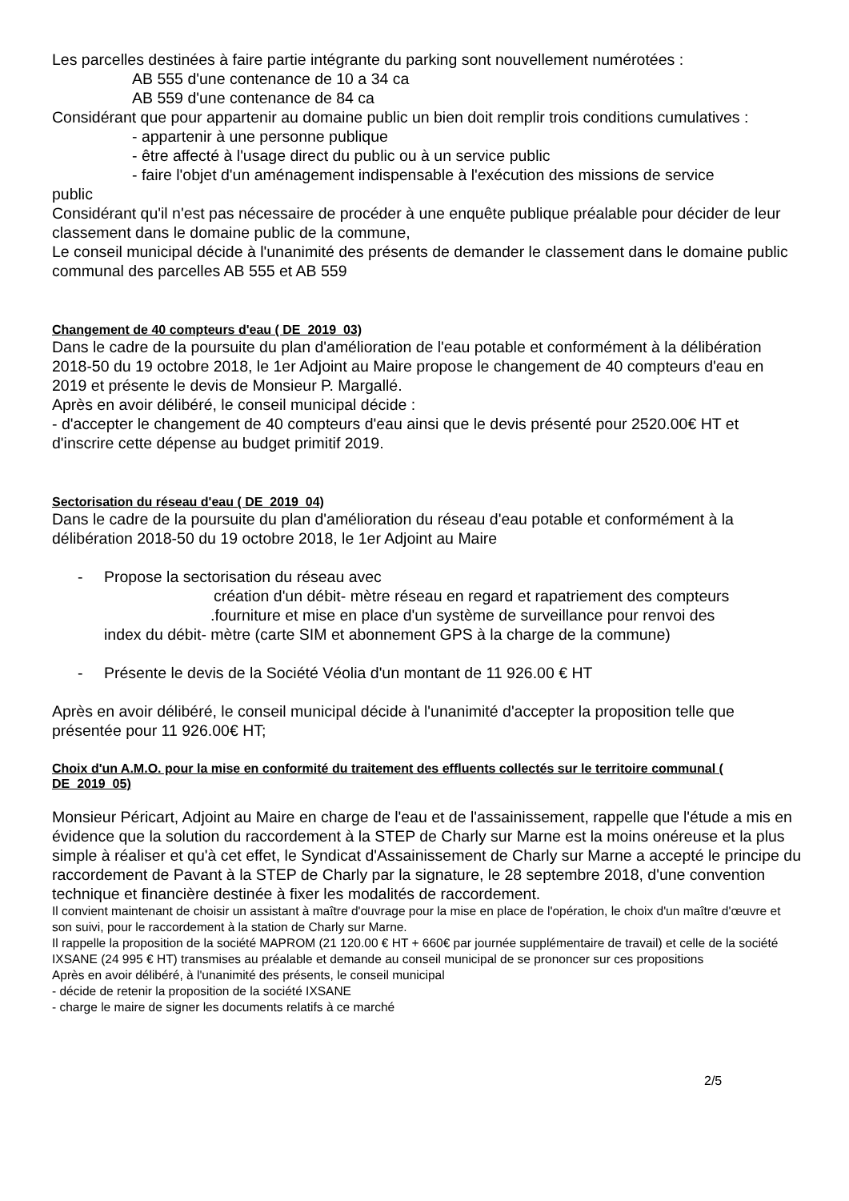Les parcelles destinées à faire partie intégrante du parking sont nouvellement numérotées :
AB 555 d'une contenance de 10 a 34 ca
AB 559 d'une contenance de 84 ca
Considérant que pour appartenir au domaine public un bien doit remplir trois conditions cumulatives :
- appartenir à une personne publique
- être affecté à l'usage direct du public ou à un service public
- faire l'objet d'un aménagement indispensable à l'exécution des missions de service
public
Considérant qu'il n'est pas nécessaire de procéder à une enquête publique préalable pour décider de leur classement dans le domaine public de la commune,
Le conseil municipal décide à l'unanimité des présents de demander le classement dans le domaine public communal des parcelles AB 555 et AB 559
Changement de 40 compteurs d'eau ( DE_2019_03)
Dans le cadre de la poursuite du plan d'amélioration de l'eau potable et conformément à la délibération 2018-50 du 19 octobre 2018, le 1er Adjoint au Maire propose le changement de 40 compteurs d'eau en 2019 et présente le devis de Monsieur P. Margallé.
Après en avoir délibéré, le conseil municipal décide :
- d'accepter le changement de 40 compteurs d'eau ainsi que le devis présenté pour 2520.00€ HT et d'inscrire cette dépense au budget primitif 2019.
Sectorisation du réseau d'eau ( DE_2019_04)
Dans le cadre de la poursuite du plan d'amélioration du réseau d'eau potable et conformément à la délibération 2018-50 du 19 octobre 2018, le 1er Adjoint au Maire
- Propose la sectorisation du réseau avec
création d'un débit- mètre réseau en regard et rapatriement des compteurs
.fourniture et mise en place d'un système de surveillance pour renvoi des
index du débit- mètre (carte SIM et abonnement GPS à la charge de la commune)
- Présente le devis de la Société Véolia d'un montant de 11 926.00 € HT
Après en avoir délibéré, le conseil municipal décide à l'unanimité d'accepter la proposition telle que présentée pour 11 926.00€ HT;
Choix d'un A.M.O. pour la mise en conformité du traitement des effluents collectés sur le territoire communal ( DE_2019_05)
Monsieur Péricart, Adjoint au Maire en charge de l'eau et de l'assainissement, rappelle que l'étude a mis en évidence que la solution du raccordement à la STEP de Charly sur Marne est la moins onéreuse et la plus simple à réaliser et qu'à cet effet, le Syndicat d'Assainissement de Charly sur Marne a accepté le principe du raccordement de Pavant à la STEP de Charly par la signature, le 28 septembre 2018, d'une convention technique et financière destinée à fixer les modalités de raccordement.
Il convient maintenant de choisir un assistant à maître d'ouvrage pour la mise en place de l'opération, le choix d'un maître d'œuvre et son suivi, pour le raccordement à la station de Charly sur Marne.
Il rappelle la proposition de la société MAPROM (21 120.00 € HT + 660€ par journée supplémentaire de travail) et celle de la société IXSANE (24 995 € HT) transmises au préalable et demande au conseil municipal de se prononcer sur ces propositions
Après en avoir délibéré, à l'unanimité des présents, le conseil municipal
- décide de retenir la proposition de la société IXSANE
- charge le maire de signer les documents relatifs à ce marché
2/5